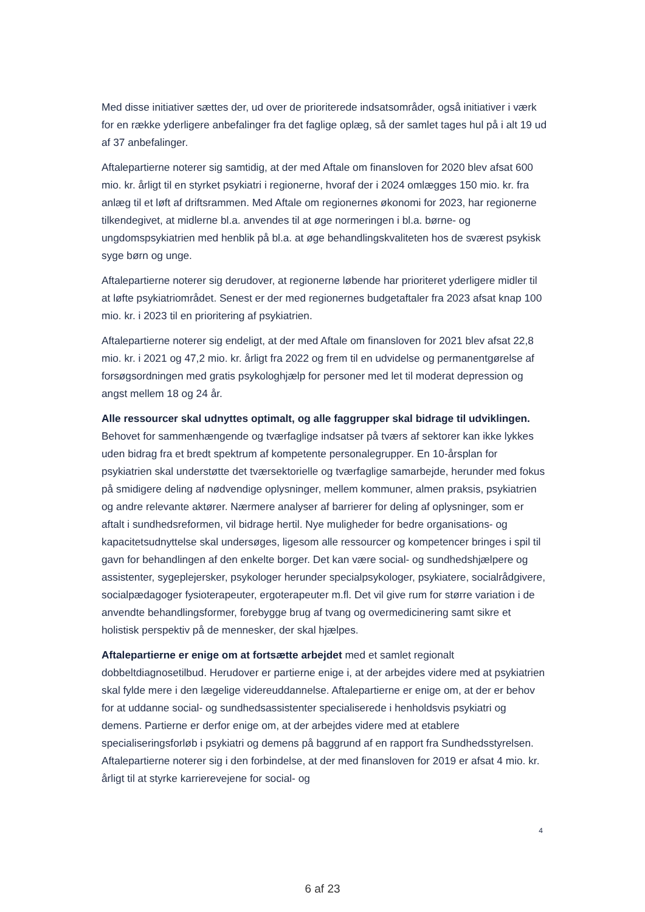Med disse initiativer sættes der, ud over de prioriterede indsatsområder, også initiativer i værk for en række yderligere anbefalinger fra det faglige oplæg, så der samlet tages hul på i alt 19 ud af 37 anbefalinger.
Aftalepartierne noterer sig samtidig, at der med Aftale om finansloven for 2020 blev afsat 600 mio. kr. årligt til en styrket psykiatri i regionerne, hvoraf der i 2024 omlægges 150 mio. kr. fra anlæg til et løft af driftsrammen. Med Aftale om regionernes økonomi for 2023, har regionerne tilkendegivet, at midlerne bl.a. anvendes til at øge normeringen i bl.a. børne- og ungdomspsykiatrien med henblik på bl.a. at øge behandlingskvaliteten hos de sværest psykisk syge børn og unge.
Aftalepartierne noterer sig derudover, at regionerne løbende har prioriteret yderligere midler til at løfte psykiatriområdet. Senest er der med regionernes budgetaftaler fra 2023 afsat knap 100 mio. kr. i 2023 til en prioritering af psykiatrien.
Aftalepartierne noterer sig endeligt, at der med Aftale om finansloven for 2021 blev afsat 22,8 mio. kr. i 2021 og 47,2 mio. kr. årligt fra 2022 og frem til en udvidelse og permanentgørelse af forsøgsordningen med gratis psykologhjælp for personer med let til moderat depression og angst mellem 18 og 24 år.
Alle ressourcer skal udnyttes optimalt, og alle faggrupper skal bidrage til udviklingen. Behovet for sammenhængende og tværfaglige indsatser på tværs af sektorer kan ikke lykkes uden bidrag fra et bredt spektrum af kompetente personalegrupper. En 10-årsplan for psykiatrien skal understøtte det tværsektorielle og tværfaglige samarbejde, herunder med fokus på smidigere deling af nødvendige oplysninger, mellem kommuner, almen praksis, psykiatrien og andre relevante aktører. Nærmere analyser af barrierer for deling af oplysninger, som er aftalt i sundhedsreformen, vil bidrage hertil. Nye muligheder for bedre organisations- og kapacitetsudnyttelse skal undersøges, ligesom alle ressourcer og kompetencer bringes i spil til gavn for behandlingen af den enkelte borger. Det kan være social- og sundhedshjælpere og assistenter, sygeplejersker, psykologer herunder specialpsykologer, psykiatere, socialrådgivere, socialpædagoger fysioterapeuter, ergoterapeuter m.fl. Det vil give rum for større variation i de anvendte behandlingsformer, forebygge brug af tvang og overmedicinering samt sikre et holistisk perspektiv på de mennesker, der skal hjælpes.
Aftalepartierne er enige om at fortsætte arbejdet med et samlet regionalt dobbeltdiagnosetilbud. Herudover er partierne enige i, at der arbejdes videre med at psykiatrien skal fylde mere i den lægelige videreuddannelse. Aftalepartierne er enige om, at der er behov for at uddanne social- og sundhedsassistenter specialiserede i henholdsvis psykiatri og demens. Partierne er derfor enige om, at der arbejdes videre med at etablere specialiseringsforløb i psykiatri og demens på baggrund af en rapport fra Sundhedsstyrelsen. Aftalepartierne noterer sig i den forbindelse, at der med finansloven for 2019 er afsat 4 mio. kr. årligt til at styrke karrierevejene for social- og
4
6 af 23